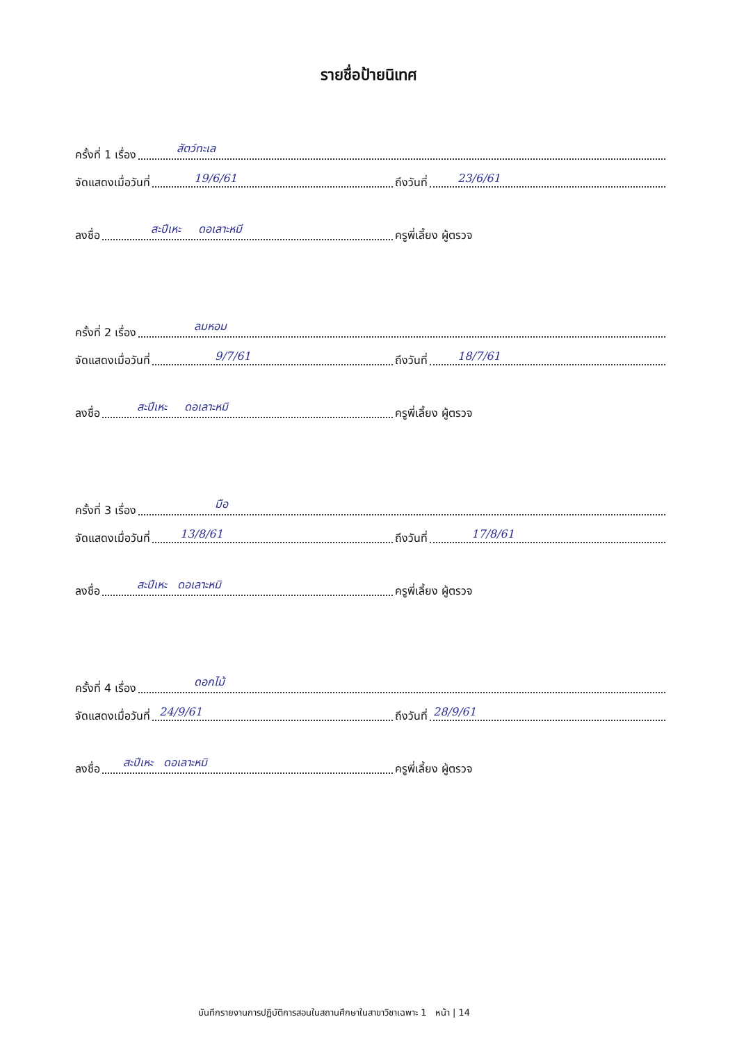รายชื่อป้ายนิเทศ
ครั้งที่ 1 เรื่อง
สัตว์ทะเล
จัดแสดงเมื่อวันที่
19/6/61
ถึงวันที่
23/6/61
ลงชื่อ
สะปีเหะ ดอเลาะหมี
ครูพี่เลี้ยง ผู้ตรวจ
ครั้งที่ 2 เรื่อง
ลมหอม
จัดแสดงเมื่อวันที่
9/7/61
ถึงวันที่
18/7/61
ลงชื่อ
สะปีเหะ ดอเลาะหมิ
ครูพี่เลี้ยง ผู้ตรวจ
ครั้งที่ 3 เรื่อง
มือ
จัดแสดงเมื่อวันที่
13/8/61
ถึงวันที่
17/8/61
ลงชื่อ
สะปีเหะ ดอเลาะหมิ
ครูพี่เลี้ยง ผู้ตรวจ
ครั้งที่ 4 เรื่อง
ดอกไม้
จัดแสดงเมื่อวันที่
24/9/61
ถึงวันที่
28/9/61
ลงชื่อ
สะปีเหะ ดอเลาะหมิ
ครูพี่เลี้ยง ผู้ตรวจ
บันทึกรายงานการปฏิบัติการสอนในสถานศึกษาในสาขาวิชาเฉพาะ 1 หน้า | 14